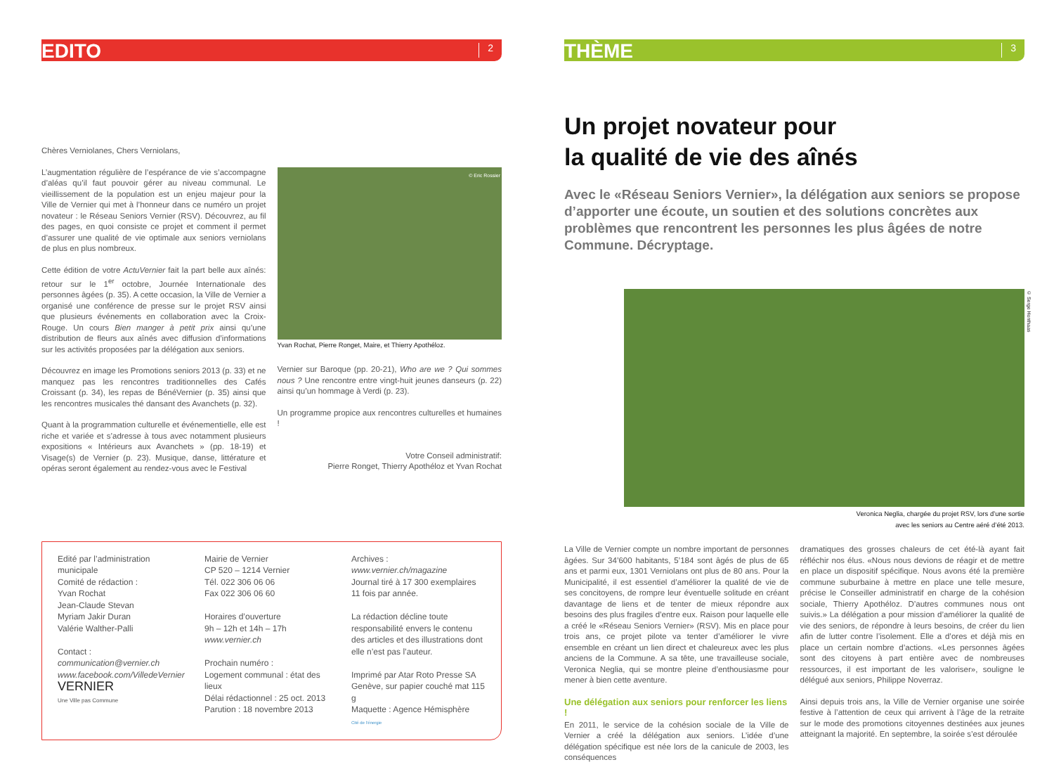EDITO 2
Chères Verniolanes, Chers Verniolans,
L’augmentation régulière de l’espérance de vie s’accompagne d’aléas qu’il faut pouvoir gérer au niveau communal. Le vieillissement de la population est un enjeu majeur pour la Ville de Vernier qui met à l’honneur dans ce numéro un projet novateur : le Réseau Seniors Vernier (RSV). Découvrez, au fil des pages, en quoi consiste ce projet et comment il permet d’assurer une qualité de vie optimale aux seniors verniolans de plus en plus nombreux.
Cette édition de votre ActuVernier fait la part belle aux aînés: retour sur le 1<sup>er</sup> octobre, Journée Internationale des personnes âgées (p. 35). A cette occasion, la Ville de Vernier a organisé une conférence de presse sur le projet RSV ainsi que plusieurs événements en collaboration avec la Croix-Rouge. Un cours Bien manger à petit prix ainsi qu’une distribution de fleurs aux aînés avec diffusion d’informations sur les activités proposées par la délégation aux seniors.
Découvrez en image les Promotions seniors 2013 (p. 33) et ne manquez pas les rencontres traditionnelles des Cafés Croissant (p. 34), les repas de BénéVernier (p. 35) ainsi que les rencontres musicales thé dansant des Avanchets (p. 32).
Quant à la programmation culturelle et événementielle, elle est riche et variée et s’adresse à tous avec notamment plusieurs expositions « Intérieurs aux Avanchets » (pp. 18-19) et Visage(s) de Vernier (p. 23). Musique, danse, littérature et opéras seront également au rendez-vous avec le Festival
© Eric Rossier
Yvan Rochat, Pierre Ronget, Maire, et Thierry Apothéloz.
Vernier sur Baroque (pp. 20-21), Who are we ? Qui sommes nous ? Une rencontre entre vingt-huit jeunes danseurs (p. 22) ainsi qu’un hommage à Verdi (p. 23).
Un programme propice aux rencontres culturelles et humaines !
Votre Conseil administratif:
Pierre Ronget, Thierry Apothéloz et Yvan Rochat
Edité par l’administration municipale
Comité de rédaction :
Yvan Rochat
Jean-Claude Stevan
Myriam Jakir Duran
Valérie Walther-Palli
Contact :
communication@vernier.ch
www.facebook.com/VilledeVernier
VERNIER
Une Ville pas Commune
Mairie de Vernier
CP 520 – 1214 Vernier
Tél. 022 306 06 06
Fax 022 306 06 60
Horaires d’ouverture
9h – 12h et 14h – 17h
www.vernier.ch
Prochain numéro :
Logement communal : état des lieux
Délai rédactionnel : 25 oct. 2013
Parution : 18 novembre 2013
Archives :
www.vernier.ch/magazine
Journal tiré à 17 300 exemplaires
11 fois par année.
La rédaction décline toute responsabilité envers le contenu des articles et des illustrations dont elle n’est pas l’auteur.
Imprimé par Atar Roto Presse SA
Genève, sur papier couché mat 115 g
Maquette : Agence Hémisphère
Cité de l’énergie
THÈME 3
Un projet novateur pour
la qualité de vie des aînés
Avec le «Réseau Seniors Vernier», la délégation aux seniors se propose d’apporter une écoute, un soutien et des solutions concrètes aux problèmes que rencontrent les personnes les plus âgées de notre Commune. Décryptage.
© Serge Honthaas
Veronica Neglia, chargée du projet RSV, lors d’une sortie
avec les seniors au Centre aéré d’été 2013.
La Ville de Vernier compte un nombre important de personnes âgées. Sur 34’600 habitants, 5’184 sont âgés de plus de 65 ans et parmi eux, 1301 Verniolans ont plus de 80 ans. Pour la Municipalité, il est essentiel d’améliorer la qualité de vie de ses concitoyens, de rompre leur éventuelle solitude en créant davantage de liens et de tenter de mieux répondre aux besoins des plus fragiles d’entre eux. Raison pour laquelle elle a créé le «Réseau Seniors Vernier» (RSV). Mis en place pour trois ans, ce projet pilote va tenter d’améliorer le vivre ensemble en créant un lien direct et chaleureux avec les plus anciens de la Commune. A sa tête, une travailleuse sociale, Veronica Neglia, qui se montre pleine d’enthousiasme pour mener à bien cette aventure.
Une délégation aux seniors pour renforcer les liens !
En 2011, le service de la cohésion sociale de la Ville de Vernier a créé la délégation aux seniors. L’idée d’une délégation spécifique est née lors de la canicule de 2003, les conséquences
dramatiques des grosses chaleurs de cet été-là ayant fait réfléchir nos élus. «Nous nous devions de réagir et de mettre en place un dispositif spécifique. Nous avons été la première commune suburbaine à mettre en place une telle mesure, précise le Conseiller administratif en charge de la cohésion sociale, Thierry Apothéloz. D’autres communes nous ont suivis.» La délégation a pour mission d’améliorer la qualité de vie des seniors, de répondre à leurs besoins, de créer du lien afin de lutter contre l’isolement. Elle a d’ores et déjà mis en place un certain nombre d’actions. «Les personnes âgées sont des citoyens à part entière avec de nombreuses ressources, il est important de les valoriser», souligne le délégué aux seniors, Philippe Noverraz.
Ainsi depuis trois ans, la Ville de Vernier organise une soirée festive à l’attention de ceux qui arrivent à l’âge de la retraite sur le mode des promotions citoyennes destinées aux jeunes atteignant la majorité. En septembre, la soirée s’est déroulée